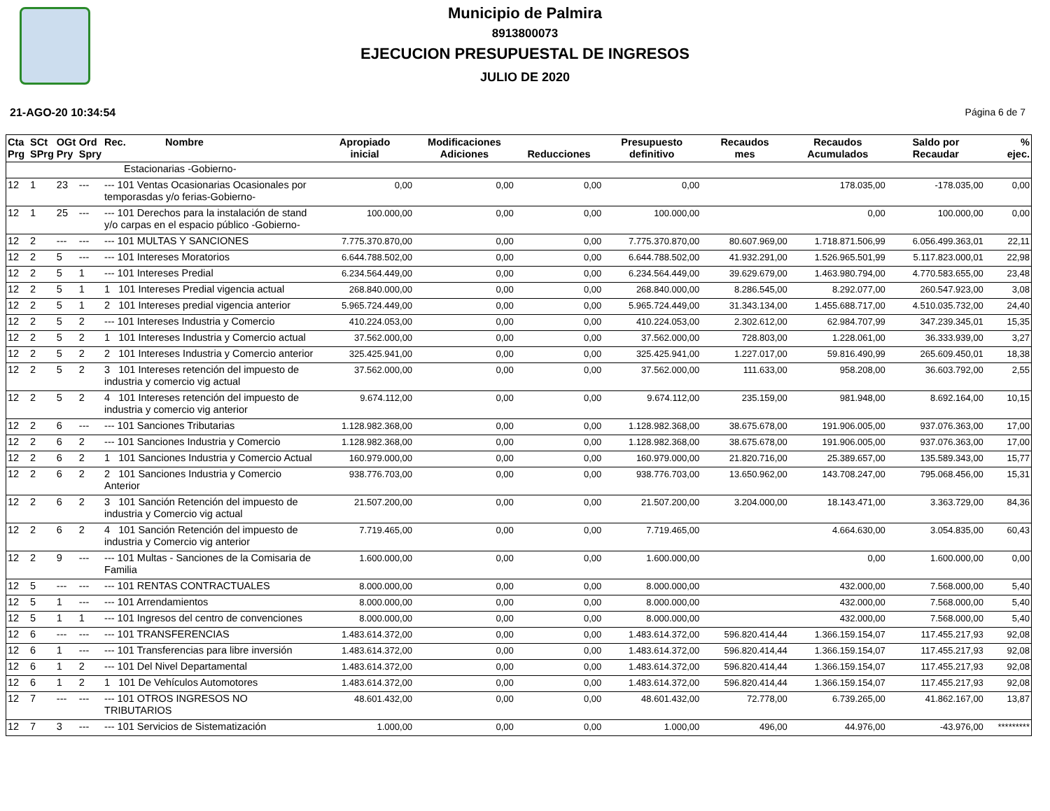Municipio de Palmira
8913800073
EJECUCION PRESUPUESTAL DE INGRESOS
JULIO DE 2020
21-AGO-20 10:34:54 Página 6 de 7
| Cta Prg | SCt SPrg | OGt Pry | Ord Spry | Rec. Nombre | Apropiado inicial | Modificaciones Adiciones | Reducciones | Presupuesto definitivo | Recaudos mes | Recaudos Acumulados | Saldo por Recaudar | % ejec. |
| --- | --- | --- | --- | --- | --- | --- | --- | --- | --- | --- | --- | --- |
| | | | | Estacionarias -Gobierno- | | | | | | | | |
| 12 | 1 | 23 | --- | --- 101 Ventas Ocasionarias Ocasionales por temporasdas y/o ferias-Gobierno- | 0,00 | 0,00 | 0,00 | 0,00 | | 178.035,00 | -178.035,00 | 0,00 |
| 12 | 1 | 25 | --- | --- 101 Derechos para la instalación de stand y/o carpas en el espacio público -Gobierno- | 100.000,00 | 0,00 | 0,00 | 100.000,00 | | 0,00 | 100.000,00 | 0,00 |
| 12 | 2 | --- | --- | --- 101 MULTAS Y SANCIONES | 7.775.370.870,00 | 0,00 | 0,00 | 7.775.370.870,00 | 80.607.969,00 | 1.718.871.506,99 | 6.056.499.363,01 | 22,11 |
| 12 | 2 | 5 | --- | --- 101 Intereses Moratorios | 6.644.788.502,00 | 0,00 | 0,00 | 6.644.788.502,00 | 41.932.291,00 | 1.526.965.501,99 | 5.117.823.000,01 | 22,98 |
| 12 | 2 | 5 | 1 | --- 101 Intereses Predial | 6.234.564.449,00 | 0,00 | 0,00 | 6.234.564.449,00 | 39.629.679,00 | 1.463.980.794,00 | 4.770.583.655,00 | 23,48 |
| 12 | 2 | 5 | 1 | 1 101 Intereses Predial vigencia actual | 268.840.000,00 | 0,00 | 0,00 | 268.840.000,00 | 8.286.545,00 | 8.292.077,00 | 260.547.923,00 | 3,08 |
| 12 | 2 | 5 | 1 | 2 101 Intereses predial vigencia anterior | 5.965.724.449,00 | 0,00 | 0,00 | 5.965.724.449,00 | 31.343.134,00 | 1.455.688.717,00 | 4.510.035.732,00 | 24,40 |
| 12 | 2 | 5 | 2 | --- 101 Intereses Industria y Comercio | 410.224.053,00 | 0,00 | 0,00 | 410.224.053,00 | 2.302.612,00 | 62.984.707,99 | 347.239.345,01 | 15,35 |
| 12 | 2 | 5 | 2 | 1 101 Intereses Industria y Comercio actual | 37.562.000,00 | 0,00 | 0,00 | 37.562.000,00 | 728.803,00 | 1.228.061,00 | 36.333.939,00 | 3,27 |
| 12 | 2 | 5 | 2 | 2 101 Intereses Industria y Comercio anterior | 325.425.941,00 | 0,00 | 0,00 | 325.425.941,00 | 1.227.017,00 | 59.816.490,99 | 265.609.450,01 | 18,38 |
| 12 | 2 | 5 | 2 | 3 101 Intereses retención del impuesto de industria y comercio vig actual | 37.562.000,00 | 0,00 | 0,00 | 37.562.000,00 | 111.633,00 | 958.208,00 | 36.603.792,00 | 2,55 |
| 12 | 2 | 5 | 2 | 4 101 Intereses retención del impuesto de industria y comercio vig anterior | 9.674.112,00 | 0,00 | 0,00 | 9.674.112,00 | 235.159,00 | 981.948,00 | 8.692.164,00 | 10,15 |
| 12 | 2 | 6 | --- | --- 101 Sanciones Tributarias | 1.128.982.368,00 | 0,00 | 0,00 | 1.128.982.368,00 | 38.675.678,00 | 191.906.005,00 | 937.076.363,00 | 17,00 |
| 12 | 2 | 6 | 2 | --- 101 Sanciones Industria y Comercio | 1.128.982.368,00 | 0,00 | 0,00 | 1.128.982.368,00 | 38.675.678,00 | 191.906.005,00 | 937.076.363,00 | 17,00 |
| 12 | 2 | 6 | 2 | 1 101 Sanciones Industria y Comercio Actual | 160.979.000,00 | 0,00 | 0,00 | 160.979.000,00 | 21.820.716,00 | 25.389.657,00 | 135.589.343,00 | 15,77 |
| 12 | 2 | 6 | 2 | 2 101 Sanciones Industria y Comercio Anterior | 938.776.703,00 | 0,00 | 0,00 | 938.776.703,00 | 13.650.962,00 | 143.708.247,00 | 795.068.456,00 | 15,31 |
| 12 | 2 | 6 | 2 | 3 101 Sanción Retención del impuesto de industria y Comercio vig actual | 21.507.200,00 | 0,00 | 0,00 | 21.507.200,00 | 3.204.000,00 | 18.143.471,00 | 3.363.729,00 | 84,36 |
| 12 | 2 | 6 | 2 | 4 101 Sanción Retención del impuesto de industria y Comercio vig anterior | 7.719.465,00 | 0,00 | 0,00 | 7.719.465,00 | | 4.664.630,00 | 3.054.835,00 | 60,43 |
| 12 | 2 | 9 | --- | --- 101 Multas - Sanciones de la Comisaria de Familia | 1.600.000,00 | 0,00 | 0,00 | 1.600.000,00 | | 0,00 | 1.600.000,00 | 0,00 |
| 12 | 5 | --- | --- | --- 101 RENTAS CONTRACTUALES | 8.000.000,00 | 0,00 | 0,00 | 8.000.000,00 | | 432.000,00 | 7.568.000,00 | 5,40 |
| 12 | 5 | 1 | --- | --- 101 Arrendamientos | 8.000.000,00 | 0,00 | 0,00 | 8.000.000,00 | | 432.000,00 | 7.568.000,00 | 5,40 |
| 12 | 5 | 1 | 1 | --- 101 Ingresos del centro de convenciones | 8.000.000,00 | 0,00 | 0,00 | 8.000.000,00 | | 432.000,00 | 7.568.000,00 | 5,40 |
| 12 | 6 | --- | --- | --- 101 TRANSFERENCIAS | 1.483.614.372,00 | 0,00 | 0,00 | 1.483.614.372,00 | 596.820.414,44 | 1.366.159.154,07 | 117.455.217,93 | 92,08 |
| 12 | 6 | 1 | --- | --- 101 Transferencias para libre inversión | 1.483.614.372,00 | 0,00 | 0,00 | 1.483.614.372,00 | 596.820.414,44 | 1.366.159.154,07 | 117.455.217,93 | 92,08 |
| 12 | 6 | 1 | 2 | --- 101 Del Nivel Departamental | 1.483.614.372,00 | 0,00 | 0,00 | 1.483.614.372,00 | 596.820.414,44 | 1.366.159.154,07 | 117.455.217,93 | 92,08 |
| 12 | 6 | 1 | 2 | 1 101 De Vehículos Automotores | 1.483.614.372,00 | 0,00 | 0,00 | 1.483.614.372,00 | 596.820.414,44 | 1.366.159.154,07 | 117.455.217,93 | 92,08 |
| 12 | 7 | --- | --- | --- 101 OTROS INGRESOS NO TRIBUTARIOS | 48.601.432,00 | 0,00 | 0,00 | 48.601.432,00 | 72.778,00 | 6.739.265,00 | 41.862.167,00 | 13,87 |
| 12 | 7 | 3 | --- | --- 101 Servicios de Sistematización | 1.000,00 | 0,00 | 0,00 | 1.000,00 | 496,00 | 44.976,00 | -43.976,00 | ********* |